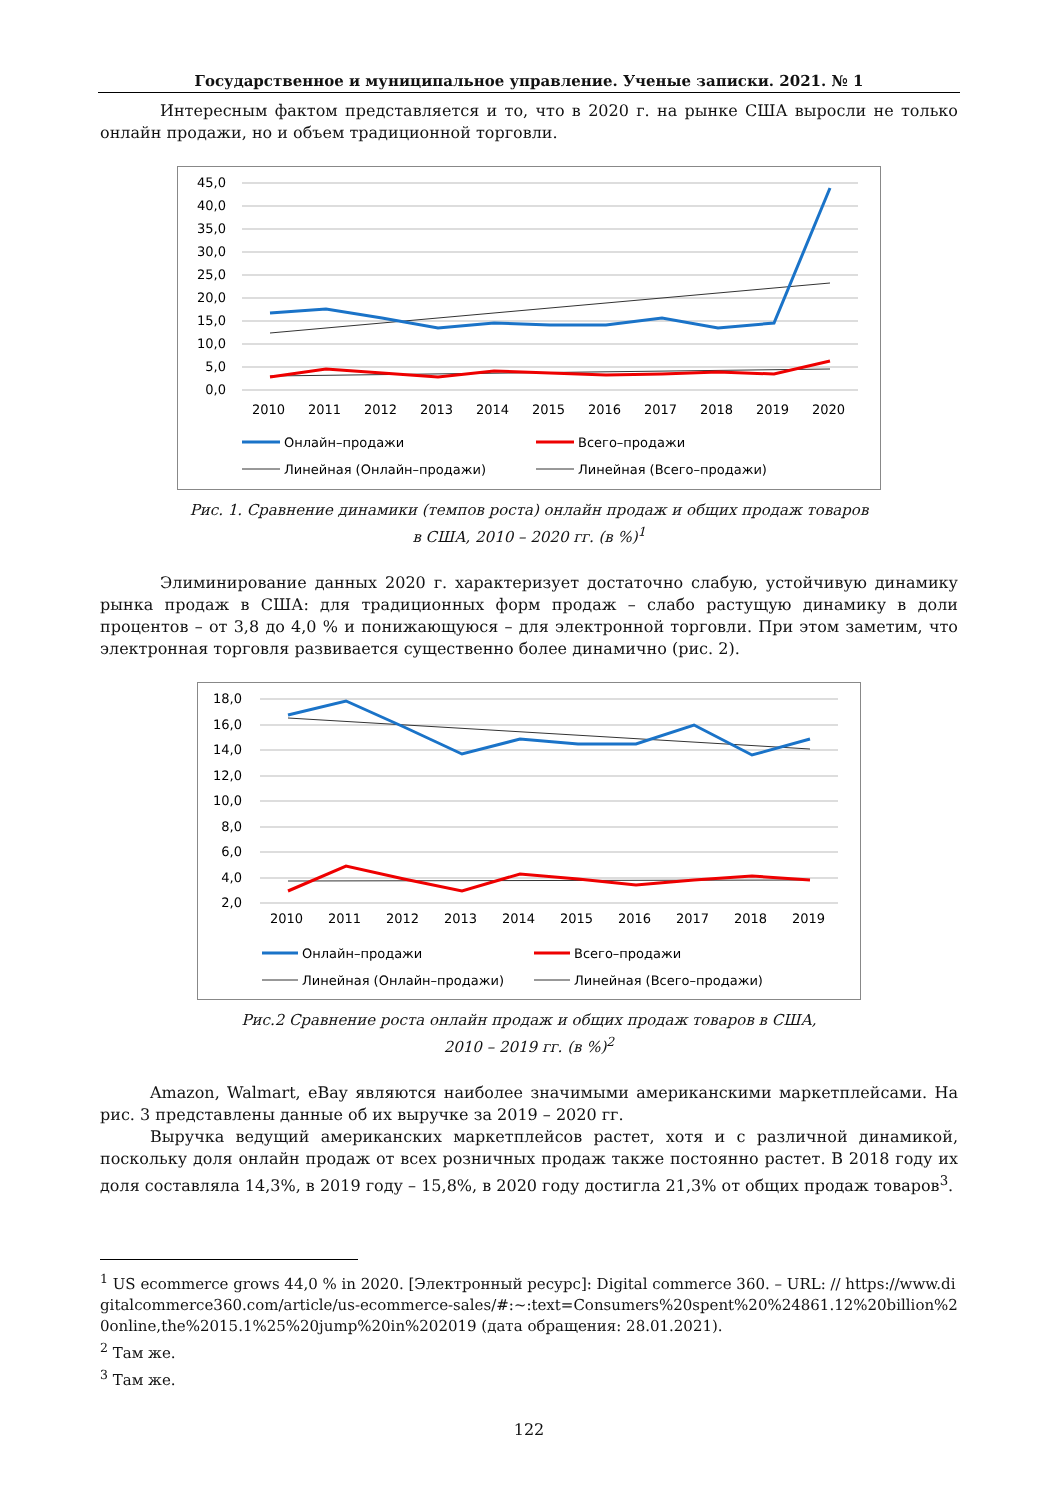Государственное и муниципальное управление. Ученые записки. 2021. № 1
Интересным фактом представляется и то, что в 2020 г. на рынке США выросли не только онлайн продажи, но и объем традиционной торговли.
45,0
40,0
35,0
30,0
25,0
20,0
15,0
10,0
5,0
0,0
2010
2011
2012
2013
2014
2015
2016
2017
2018
2019
2020
Онлайн–продажи
Всего–продажи
Линейная (Онлайн–продажи)
Линейная (Всего–продажи)
Рис. 1. Сравнение динамики (темпов роста) онлайн продаж и общих продаж товаров
в США, 2010 – 2020 гг. (в %)<sup>1</sup>
Элиминирование данных 2020 г. характеризует достаточно слабую, устойчивую динамику рынка продаж в США: для традиционных форм продаж – слабо растущую динамику в доли процентов – от 3,8 до 4,0 % и понижающуюся – для электронной торговли. При этом заметим, что электронная торговля развивается существенно более динамично (рис. 2).
18,0
16,0
14,0
12,0
10,0
8,0
6,0
4,0
2,0
2010
2011
2012
2013
2014
2015
2016
2017
2018
2019
Онлайн–продажи
Всего–продажи
Линейная (Онлайн–продажи)
Линейная (Всего–продажи)
Рис.2 Сравнение роста онлайн продаж и общих продаж товаров в США,
2010 – 2019 гг. (в %)<sup>2</sup>
Amazon, Walmart, eBay являются наиболее значимыми американскими маркетплейсами. На рис. 3 представлены данные об их выручке за 2019 – 2020 гг.
Выручка ведущий американских маркетплейсов растет, хотя и с различной динамикой, поскольку доля онлайн продаж от всех розничных продаж также постоянно растет. В 2018 году их доля составляла 14,3%, в 2019 году – 15,8%, в 2020 году достигла 21,3% от общих продаж товаров<sup>3</sup>.
<sup>1</sup> US ecommerce grows 44,0 % in 2020. [Электронный ресурс]: Digital commerce 360. – URL: // https://www.digitalcommerce360.com/article/us-ecommerce-sales/#:~:text=Consumers%20spent%20%24861.12%20billion%20online,the%2015.1%25%20jump%20in%202019 (дата обращения: 28.01.2021).
<sup>2</sup> Там же.
<sup>3</sup> Там же.
122